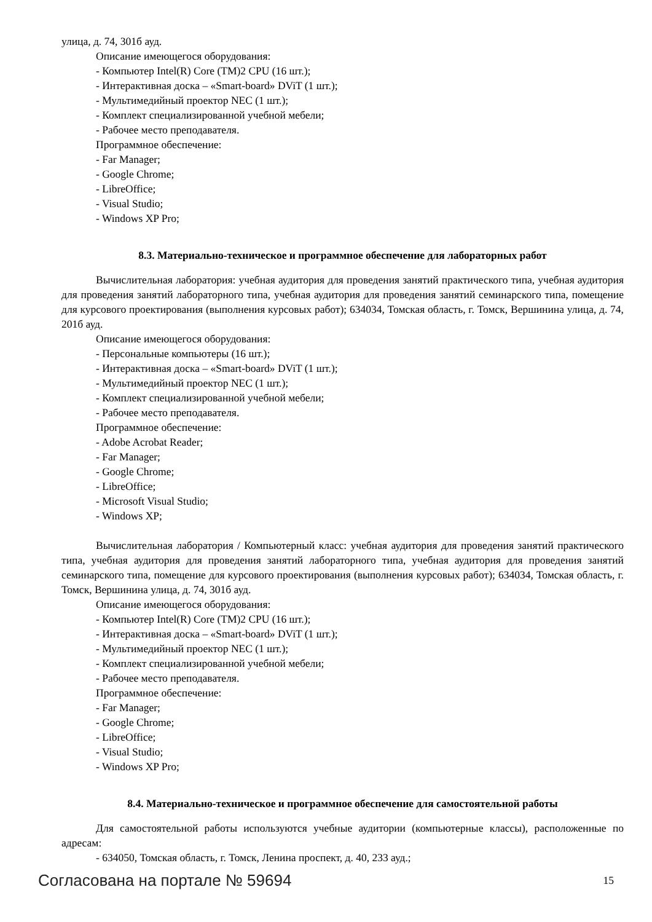улица, д. 74, 301б ауд.
Описание имеющегося оборудования:
- Компьютер Intel(R) Core (TM)2 CPU (16 шт.);
- Интерактивная доска – «Smart-board» DViT (1 шт.);
- Мультимедийный проектор NEC (1 шт.);
- Комплект специализированной учебной мебели;
- Рабочее место преподавателя.
Программное обеспечение:
- Far Manager;
- Google Chrome;
- LibreOffice;
- Visual Studio;
- Windows XP Pro;
8.3. Материально-техническое и программное обеспечение для лабораторных работ
Вычислительная лаборатория: учебная аудитория для проведения занятий практического типа, учебная аудитория для проведения занятий лабораторного типа, учебная аудитория для проведения занятий семинарского типа, помещение для курсового проектирования (выполнения курсовых работ); 634034, Томская область, г. Томск, Вершинина улица, д. 74, 201б ауд.
Описание имеющегося оборудования:
- Персональные компьютеры (16 шт.);
- Интерактивная доска – «Smart-board» DViT (1 шт.);
- Мультимедийный проектор NEC (1 шт.);
- Комплект специализированной учебной мебели;
- Рабочее место преподавателя.
Программное обеспечение:
- Adobe Acrobat Reader;
- Far Manager;
- Google Chrome;
- LibreOffice;
- Microsoft Visual Studio;
- Windows XP;
Вычислительная лаборатория / Компьютерный класс: учебная аудитория для проведения занятий практического типа, учебная аудитория для проведения занятий лабораторного типа, учебная аудитория для проведения занятий семинарского типа, помещение для курсового проектирования (выполнения курсовых работ); 634034, Томская область, г. Томск, Вершинина улица, д. 74, 301б ауд.
Описание имеющегося оборудования:
- Компьютер Intel(R) Core (TM)2 CPU (16 шт.);
- Интерактивная доска – «Smart-board» DViT (1 шт.);
- Мультимедийный проектор NEC (1 шт.);
- Комплект специализированной учебной мебели;
- Рабочее место преподавателя.
Программное обеспечение:
- Far Manager;
- Google Chrome;
- LibreOffice;
- Visual Studio;
- Windows XP Pro;
8.4. Материально-техническое и программное обеспечение для самостоятельной работы
Для самостоятельной работы используются учебные аудитории (компьютерные классы), расположенные по адресам:
- 634050, Томская область, г. Томск, Ленина проспект, д. 40, 233 ауд.;
Согласована на портале № 59694 15